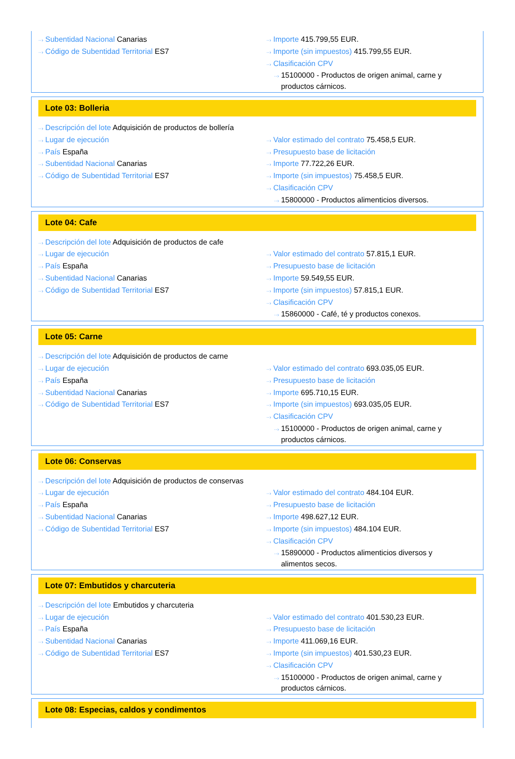··› Subentidad Nacional Canarias
··› Código de Subentidad Territorial ES7
··› Importe 415.799,55 EUR.
··› Importe (sin impuestos) 415.799,55 EUR.
··› Clasificación CPV
··› 15100000 - Productos de origen animal, carne y productos cárnicos.
Lote 03: Bolleria
··› Descripción del lote Adquisición de productos de bollería
··› Lugar de ejecución
··› País España
··› Subentidad Nacional Canarias
··› Código de Subentidad Territorial ES7
··› Valor estimado del contrato 75.458,5 EUR.
··› Presupuesto base de licitación
··› Importe 77.722,26 EUR.
··› Importe (sin impuestos) 75.458,5 EUR.
··› Clasificación CPV
··› 15800000 - Productos alimenticios diversos.
Lote 04: Cafe
··› Descripción del lote Adquisición de productos de cafe
··› Lugar de ejecución
··› País España
··› Subentidad Nacional Canarias
··› Código de Subentidad Territorial ES7
··› Valor estimado del contrato 57.815,1 EUR.
··› Presupuesto base de licitación
··› Importe 59.549,55 EUR.
··› Importe (sin impuestos) 57.815,1 EUR.
··› Clasificación CPV
··› 15860000 - Café, té y productos conexos.
Lote 05: Carne
··› Descripción del lote Adquisición de productos de carne
··› Lugar de ejecución
··› País España
··› Subentidad Nacional Canarias
··› Código de Subentidad Territorial ES7
··› Valor estimado del contrato 693.035,05 EUR.
··› Presupuesto base de licitación
··› Importe 695.710,15 EUR.
··› Importe (sin impuestos) 693.035,05 EUR.
··› Clasificación CPV
··› 15100000 - Productos de origen animal, carne y productos cárnicos.
Lote 06: Conservas
··› Descripción del lote Adquisición de productos de conservas
··› Lugar de ejecución
··› País España
··› Subentidad Nacional Canarias
··› Código de Subentidad Territorial ES7
··› Valor estimado del contrato 484.104 EUR.
··› Presupuesto base de licitación
··› Importe 498.627,12 EUR.
··› Importe (sin impuestos) 484.104 EUR.
··› Clasificación CPV
··› 15890000 - Productos alimenticios diversos y alimentos secos.
Lote 07: Embutidos y charcuteria
··› Descripción del lote Embutidos y charcuteria
··› Lugar de ejecución
··› País España
··› Subentidad Nacional Canarias
··› Código de Subentidad Territorial ES7
··› Valor estimado del contrato 401.530,23 EUR.
··› Presupuesto base de licitación
··› Importe 411.069,16 EUR.
··› Importe (sin impuestos) 401.530,23 EUR.
··› Clasificación CPV
··› 15100000 - Productos de origen animal, carne y productos cárnicos.
Lote 08: Especias, caldos y condimentos